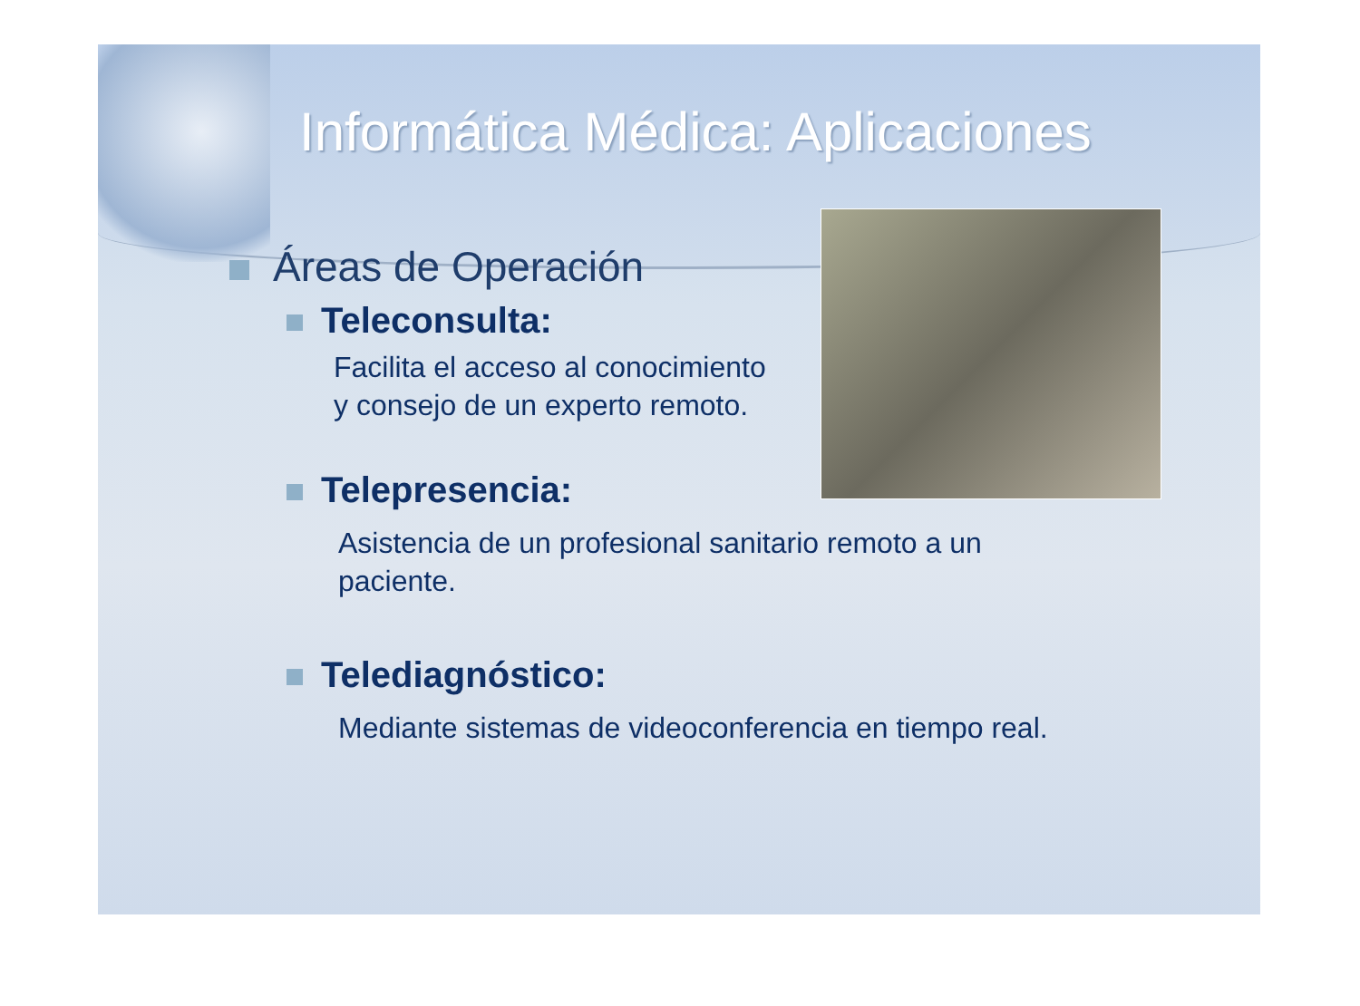Informática Médica: Aplicaciones
Áreas de Operación
Teleconsulta:
Facilita el acceso al conocimiento
y consejo de un experto remoto.
Telepresencia:
Asistencia de un profesional sanitario remoto a un
paciente.
Telediagnóstico:
Mediante sistemas de videoconferencia en tiempo real.